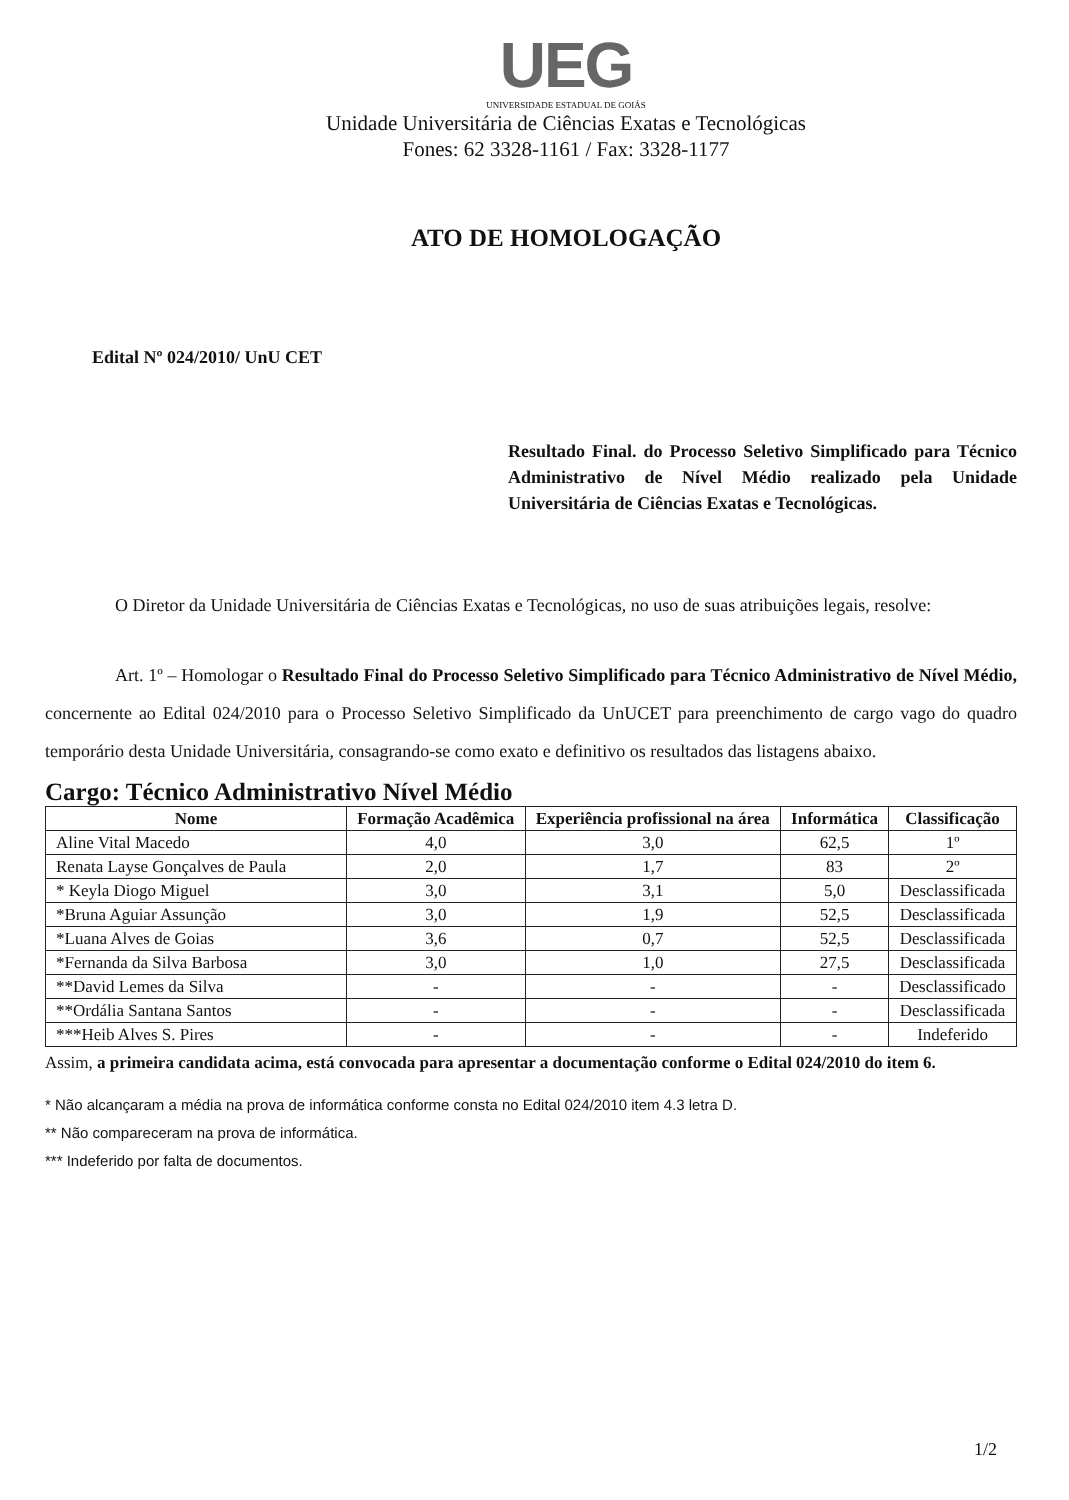UEG
UNIVERSIDADE ESTADUAL DE GOIÁS
Unidade Universitária de Ciências Exatas e Tecnológicas
Fones: 62 3328-1161 / Fax: 3328-1177
ATO DE HOMOLOGAÇÃO
Edital Nº 024/2010/ UnU CET
Resultado Final. do Processo Seletivo Simplificado para Técnico Administrativo de Nível Médio realizado pela Unidade Universitária de Ciências Exatas e Tecnológicas.
O Diretor da Unidade Universitária de Ciências Exatas e Tecnológicas, no uso de suas atribuições legais, resolve:
Art. 1º – Homologar o Resultado Final do Processo Seletivo Simplificado para Técnico Administrativo de Nível Médio, concernente ao Edital 024/2010 para o Processo Seletivo Simplificado da UnUCET para preenchimento de cargo vago do quadro temporário desta Unidade Universitária, consagrando-se como exato e definitivo os resultados das listagens abaixo.
Cargo: Técnico Administrativo Nível Médio
| Nome | Formação Acadêmica | Experiência profissional na área | Informática | Classificação |
| --- | --- | --- | --- | --- |
| Aline Vital Macedo | 4,0 | 3,0 | 62,5 | 1º |
| Renata Layse Gonçalves de Paula | 2,0 | 1,7 | 83 | 2º |
| * Keyla Diogo Miguel | 3,0 | 3,1 | 5,0 | Desclassificada |
| *Bruna Aguiar Assunção | 3,0 | 1,9 | 52,5 | Desclassificada |
| *Luana Alves de Goias | 3,6 | 0,7 | 52,5 | Desclassificada |
| *Fernanda da Silva Barbosa | 3,0 | 1,0 | 27,5 | Desclassificada |
| **David Lemes da Silva | - | - | - | Desclassificado |
| **Ordália Santana Santos | - | - | - | Desclassificada |
| ***Heib Alves S. Pires | - | - | - | Indeferido |
Assim, a primeira candidata acima, está convocada para apresentar a documentação conforme o Edital 024/2010 do item 6.
* Não alcançaram a média na prova de informática conforme consta no Edital 024/2010 item 4.3 letra D.
** Não compareceram na prova de informática.
*** Indeferido por falta de documentos.
1/2